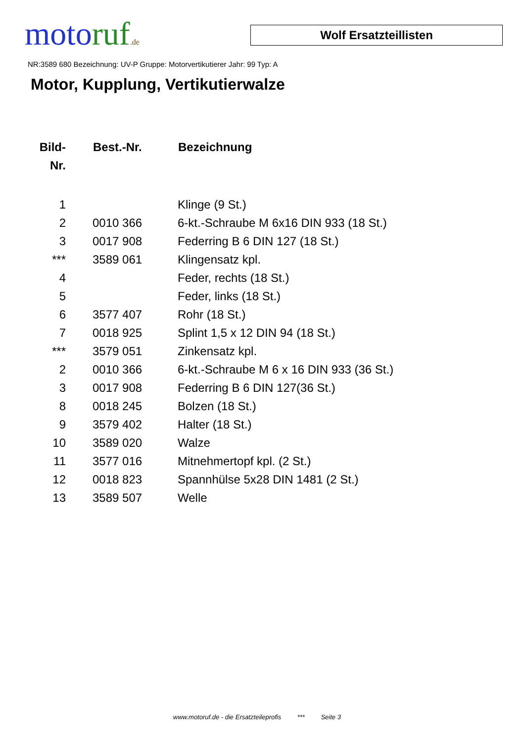moto ruf.de
Wolf Ersatzteillisten
NR:3589 680 Bezeichnung: UV-P Gruppe: Motorvertikutierer Jahr: 99 Typ: A
Motor, Kupplung, Vertikutierwalze
| Bild- Nr. | Best.-Nr. | Bezeichnung |
| --- | --- | --- |
| 1 | | Klinge (9 St.) |
| 2 | 0010 366 | 6-kt.-Schraube M 6x16 DIN 933 (18 St.) |
| 3 | 0017 908 | Federring B 6 DIN 127 (18 St.) |
| *** | 3589 061 | Klingensatz kpl. |
| 4 | | Feder, rechts (18 St.) |
| 5 | | Feder, links (18 St.) |
| 6 | 3577 407 | Rohr (18 St.) |
| 7 | 0018 925 | Splint 1,5 x 12 DIN 94 (18 St.) |
| *** | 3579 051 | Zinkensatz kpl. |
| 2 | 0010 366 | 6-kt.-Schraube M 6 x 16 DIN 933 (36 St.) |
| 3 | 0017 908 | Federring B 6 DIN 127(36 St.) |
| 8 | 0018 245 | Bolzen (18 St.) |
| 9 | 3579 402 | Halter (18 St.) |
| 10 | 3589 020 | Walze |
| 11 | 3577 016 | Mitnehmertopf kpl. (2 St.) |
| 12 | 0018 823 | Spannhülse 5x28 DIN 1481 (2 St.) |
| 13 | 3589 507 | Welle |
www.motoruf.de - die Ersatzteileprofis *** Seite 3